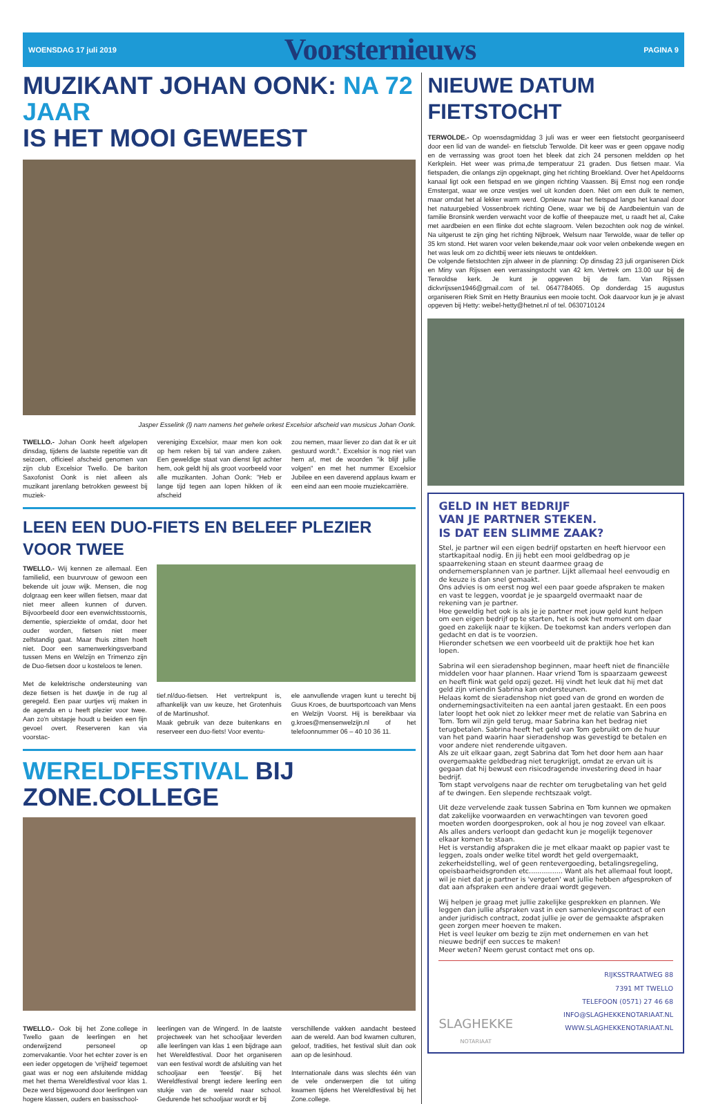WOENSDAG 17 juli 2019 Voorsternieuws PAGINA 9
MUZIKANT JOHAN OONK: NA 72 JAAR
IS HET MOOI GEWEEST
Jasper Esselink (l) nam namens het gehele orkest Excelsior afscheid van musicus Johan Oonk.
TWELLO.- Johan Oonk heeft afgelopen dinsdag, tijdens de laatste repetitie van dit seizoen, officieel afscheid genomen van zijn club Excelsior Twello. De bariton Saxofonist Oonk is niet alleen als muzikant jarenlang betrokken geweest bij muziek-
vereniging Excelsior, maar men kon ook op hem reken bij tal van andere zaken. Een geweldige staat van dienst ligt achter hem, ook geldt hij als groot voorbeeld voor alle muzikanten. Johan Oonk: "Heb er lange tijd tegen aan lopen hikken of ik afscheid
zou nemen, maar liever zo dan dat ik er uit gestuurd wordt.". Excelsior is nog niet van hem af, met de woorden "ik blijf jullie volgen" en met het nummer Excelsior Jubilee en een daverend applaus kwam er een eind aan een mooie muziekcarrière.
LEEN EEN DUO-FIETS EN BELEEF PLEZIER VOOR TWEE
TWELLO.- Wij kennen ze allemaal. Een familielid, een buurvrouw of gewoon een bekende uit jouw wijk. Mensen, die nog dolgraag een keer willen fietsen, maar dat niet meer alleen kunnen of durven. Bijvoorbeeld door een evenwichtsstoornis, dementie, spierziekte of omdat, door het ouder worden, fietsen niet meer zelfstandig gaat. Maar thuis zitten hoeft niet. Door een samenwerkingsverband tussen Mens en Welzijn en Trimenzo zijn de Duo-fietsen door u kosteloos te lenen.
Met de kelektrische ondersteuning van deze fietsen is het duwtje in de rug al geregeld. Een paar uurtjes vrij maken in de agenda en u heeft plezier voor twee. Aan zo'n uitstapje houdt u beiden een fijn gevoel overt. Reserveren kan via voorstac-
tief.nl/duo-fietsen. Het vertrekpunt is, afhankelijk van uw keuze, het Grotenhuis of de Martinushof.
Maak gebruik van deze buitenkans en reserveer een duo-fiets! Voor eventu-
ele aanvullende vragen kunt u terecht bij Guus Kroes, de buurtsportcoach van Mens en Welzijn Voorst. Hij is bereikbaar via g.kroes@mensenwelzijn.nl of het telefoonnummer 06 – 40 10 36 11.
WERELDFESTIVAL BIJ ZONE.COLLEGE
TWELLO.- Ook bij het Zone.college in Twello gaan de leerlingen en het onderwijzend personeel op zomervakantie. Voor het echter zover is en een ieder opgetogen de 'vrijheid' tegemoet gaat was er nog een afsluitende middag met het thema Wereldfestival voor klas 1. Deze werd bijgewoond door leerlingen van hogere klassen, ouders en basisschool-
leerlingen van de Wingerd. In de laatste projectweek van het schooljaar leverden alle leerlingen van klas 1 een bijdrage aan het Wereldfestival. Door het organiseren van een festival wordt de afsluiting van het schooljaar een 'feestje'. Bij het Wereldfestival brengt iedere leerling een stukje van de wereld naar school. Gedurende het schooljaar wordt er bij
verschillende vakken aandacht besteed aan de wereld. Aan bod kwamen culturen, geloof, tradities, het festival sluit dan ook aan op de lesinhoud.
Internationale dans was slechts één van de vele onderwerpen die tot uiting kwamen tijdens het Wereldfestival bij het Zone.college.
NIEUWE DATUM FIETSTOCHT
TERWOLDE.- Op woensdagmiddag 3 juli was er weer een fietstocht georganiseerd door een lid van de wandel- en fietsclub Terwolde. Dit keer was er geen opgave nodig en de verrassing was groot toen het bleek dat zich 24 personen meldden op het Kerkplein. Het weer was prima,de temperatuur 21 graden. Dus fietsen maar. Via fietspaden, die onlangs zijn opgeknapt, ging het richting Broekland. Over het Apeldoorns kanaal ligt ook een fietspad en we gingen richting Vaassen. Bij Emst nog een rondje Emstergat, waar we onze vestjes wel uit konden doen. Niet om een duik te nemen, maar omdat het al lekker warm werd. Opnieuw naar het fietspad langs het kanaal door het natuurgebied Vossenbroek richting Oene, waar we bij de Aardbeientuin van de familie Bronsink werden verwacht voor de koffie of theepauze met, u raadt het al, Cake met aardbeien en een flinke dot echte slagroom. Velen bezochten ook nog de winkel. Na uitgerust te zijn ging het richting Nijbroek, Welsum naar Terwolde, waar de teller op 35 km stond. Het waren voor velen bekende,maar ook voor velen onbekende wegen en het was leuk om zo dichtbij weer iets nieuws te ontdekken.
De volgende fietstochten zijn alweer in de planning: Op dinsdag 23 juli organiseren Dick en Miny van Rijssen een verrassingstocht van 42 km. Vertrek om 13.00 uur bij de Terwoldse kerk. Je kunt je opgeven bij de fam. Van Rijssen dickvrijssen1946@gmail.com of tel. 0647784065. Op donderdag 15 augustus organiseren Riek Smit en Hetty Braunius een mooie tocht. Ook daarvoor kun je je alvast opgeven bij Hetty: weibel-hetty@hetnet.nl of tel. 0630710124
GELD IN HET BEDRIJF
VAN JE PARTNER STEKEN.
IS DAT EEN SLIMME ZAAK?
Stel, je partner wil een eigen bedrijf opstarten en heeft hiervoor een startkapitaal nodig. En jij hebt een mooi geldbedrag op je spaarrekening staan en steunt daarmee graag de ondernemersplannen van je partner. Lijkt allemaal heel eenvoudig en de keuze is dan snel gemaakt.
Ons advies is om eerst nog wel een paar goede afspraken te maken en vast te leggen, voordat je je spaargeld overmaakt naar de rekening van je partner.
Hoe geweldig het ook is als je je partner met jouw geld kunt helpen om een eigen bedrijf op te starten, het is ook het moment om daar goed en zakelijk naar te kijken. De toekomst kan anders verlopen dan gedacht en dat is te voorzien.
Hieronder schetsen we een voorbeeld uit de praktijk hoe het kan lopen.
Sabrina wil een sieradenshop beginnen, maar heeft niet de financiële middelen voor haar plannen. Haar vriend Tom is spaarzaam geweest en heeft flink wat geld opzij gezet. Hij vindt het leuk dat hij met dat geld zijn vriendin Sabrina kan ondersteunen.
Helaas komt de sieradenshop niet goed van de grond en worden de ondernemingsactiviteiten na een aantal jaren gestaakt. En een poos later loopt het ook niet zo lekker meer met de relatie van Sabrina en Tom. Tom wil zijn geld terug, maar Sabrina kan het bedrag niet terugbetalen. Sabrina heeft het geld van Tom gebruikt om de huur van het pand waarin haar sieradenshop was gevestigd te betalen en voor andere niet renderende uitgaven.
Als ze uit elkaar gaan, zegt Sabrina dat Tom het door hem aan haar overgemaakte geldbedrag niet terugkrijgt, omdat ze ervan uit is gegaan dat hij bewust een risicodragende investering deed in haar bedrijf.
Tom stapt vervolgens naar de rechter om terugbetaling van het geld af te dwingen. Een slepende rechtszaak volgt.
Uit deze vervelende zaak tussen Sabrina en Tom kunnen we opmaken dat zakelijke voorwaarden en verwachtingen van tevoren goed moeten worden doorgesproken, ook al hou je nog zoveel van elkaar. Als alles anders verloopt dan gedacht kun je mogelijk tegenover elkaar komen te staan.
Het is verstandig afspraken die je met elkaar maakt op papier vast te leggen, zoals onder welke titel wordt het geld overgemaakt, zekerheidstelling, wel of geen rentevergoeding, betalingsregeling, opeisbaarheidsgronden etc................ Want als het allemaal fout loopt, wil je niet dat je partner is 'vergeten' wat jullie hebben afgesproken of dat aan afspraken een andere draai wordt gegeven.
Wij helpen je graag met jullie zakelijke gesprekken en plannen. We leggen dan jullie afspraken vast in een samenlevingscontract of een ander juridisch contract, zodat jullie je over de gemaakte afspraken geen zorgen meer hoeven te maken.
Het is veel leuker om bezig te zijn met ondernemen en van het nieuwe bedrijf een succes te maken!
Meer weten? Neem gerust contact met ons op.
SLAGHEKKE
NOTARIAAT
RIJKSSTRAATWEG 88
7391 MT TWELLO
TELEFOON (0571) 27 46 68
INFO@SLAGHEKKENOTARIAAT.NL
WWW.SLAGHEKKENOTARIAAT.NL